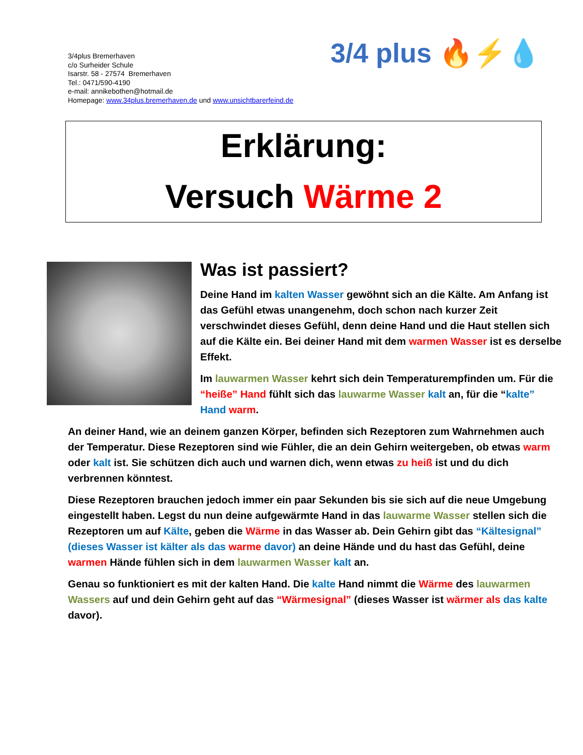3/4plus Bremerhaven
c/o Surheider Schule
Isarstr. 58 - 27574 Bremerhaven
Tel.: 0471/590-4190
e-mail: annikebothen@hotmail.de
Homepage: www.34plus.bremerhaven.de und www.unsichtbarerfeind.de
3/4 plus 🔥⚡💧
Erklärung:
Versuch Wärme 2
Was ist passiert?
Deine Hand im kalten Wasser gewöhnt sich an die Kälte. Am Anfang ist das Gefühl etwas unangenehm, doch schon nach kurzer Zeit verschwindet dieses Gefühl, denn deine Hand und die Haut stellen sich auf die Kälte ein. Bei deiner Hand mit dem warmen Wasser ist es derselbe Effekt.
Im lauwarmen Wasser kehrt sich dein Temperaturempfinden um. Für die “heiße” Hand fühlt sich das lauwarme Wasser kalt an, für die “kalte” Hand warm.
An deiner Hand, wie an deinem ganzen Körper, befinden sich Rezeptoren zum Wahrnehmen auch der Temperatur. Diese Rezeptoren sind wie Fühler, die an dein Gehirn weitergeben, ob etwas warm oder kalt ist. Sie schützen dich auch und warnen dich, wenn etwas zu heiß ist und du dich verbrennen könntest.
Diese Rezeptoren brauchen jedoch immer ein paar Sekunden bis sie sich auf die neue Umgebung eingestellt haben. Legst du nun deine aufgewärmte Hand in das lauwarme Wasser stellen sich die Rezeptoren um auf Kälte, geben die Wärme in das Wasser ab. Dein Gehirn gibt das “Kältesignal” (dieses Wasser ist kälter als das warme davor) an deine Hände und du hast das Gefühl, deine warmen Hände fühlen sich in dem lauwarmen Wasser kalt an.
Genau so funktioniert es mit der kalten Hand. Die kalte Hand nimmt die Wärme des lauwarmen Wassers auf und dein Gehirn geht auf das “Wärmesignal” (dieses Wasser ist wärmer als das kalte davor).